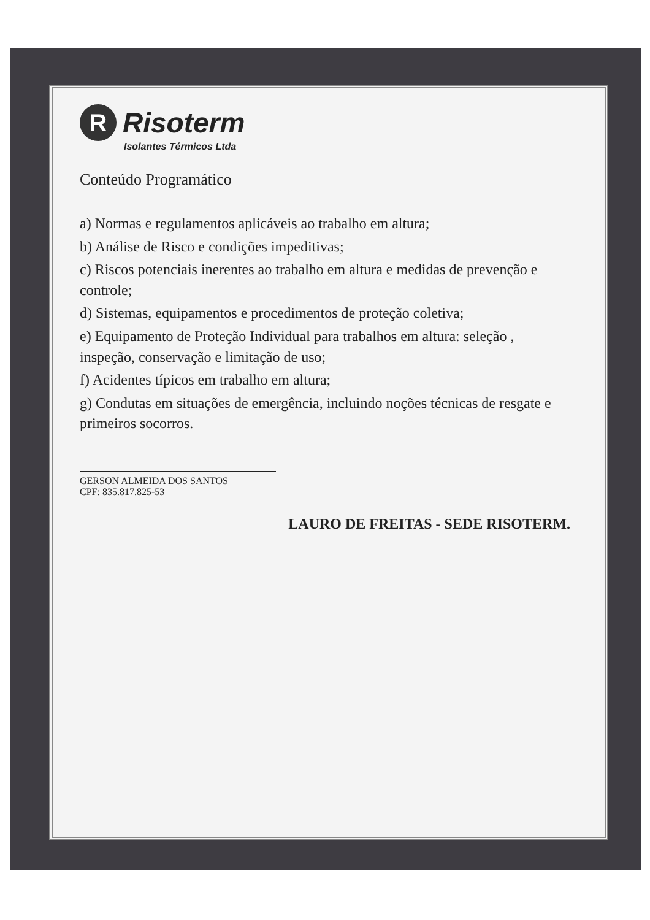R Risoterm
Isolantes Térmicos Ltda
Conteúdo Programático
a) Normas e regulamentos aplicáveis ao trabalho em altura;
b) Análise de Risco e condições impeditivas;
c) Riscos potenciais inerentes ao trabalho em altura e medidas de prevenção e controle;
d) Sistemas, equipamentos e procedimentos de proteção coletiva;
e) Equipamento de Proteção Individual para trabalhos em altura: seleção , inspeção, conservação e limitação de uso;
f) Acidentes típicos em trabalho em altura;
g) Condutas em situações de emergência, incluindo noções técnicas de resgate e primeiros socorros.
GERSON ALMEIDA DOS SANTOS
CPF: 835.817.825-53
LAURO DE FREITAS - SEDE RISOTERM.